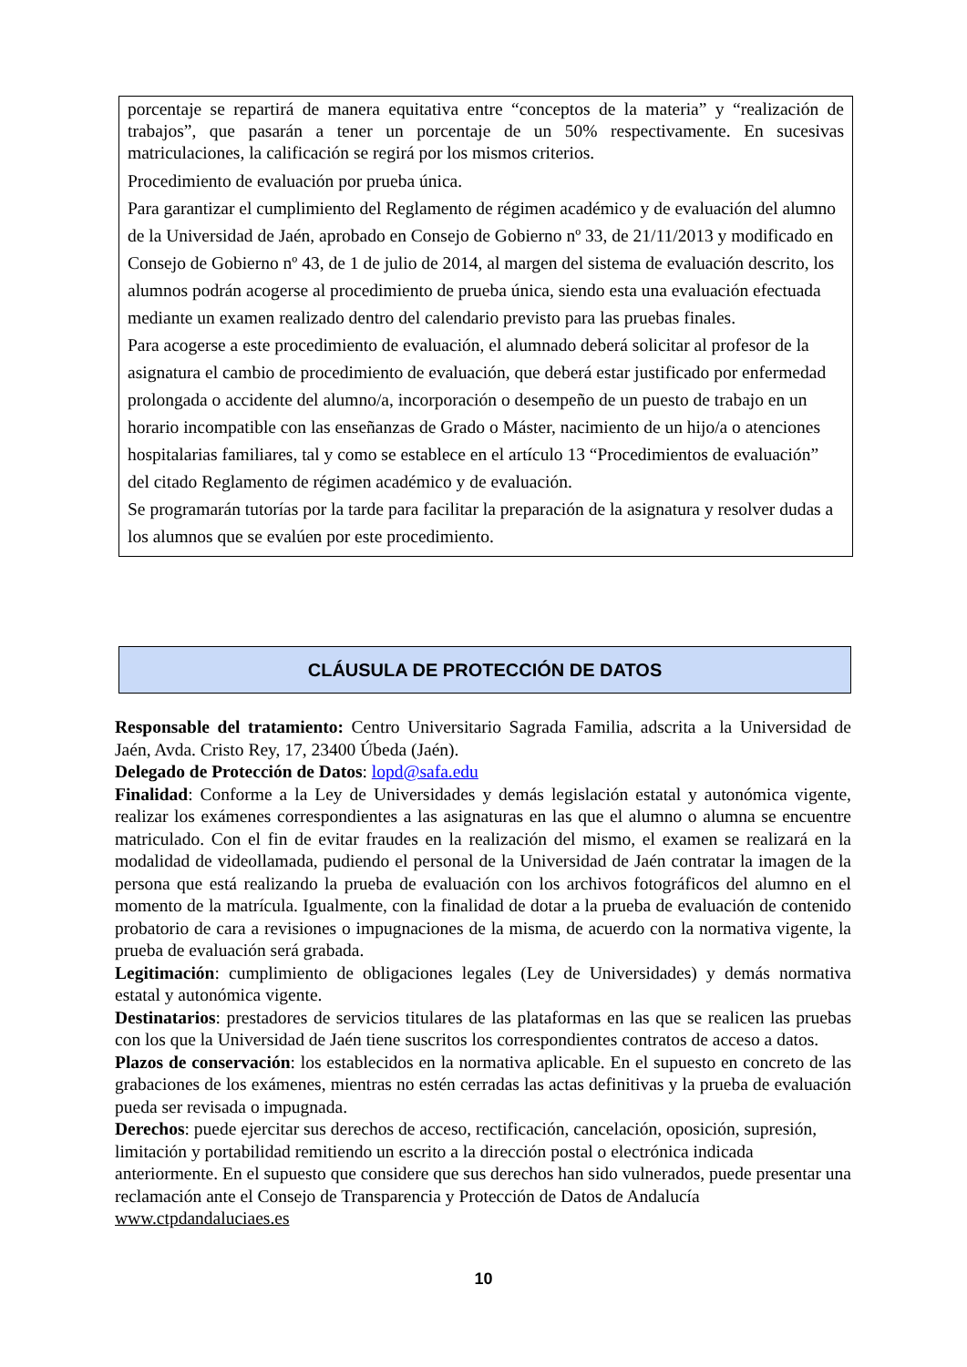porcentaje se repartirá de manera equitativa entre “conceptos de la materia” y “realización de trabajos”, que pasarán a tener un porcentaje de un 50% respectivamente. En sucesivas matriculaciones, la calificación se regirá por los mismos criterios.
Procedimiento de evaluación por prueba única.
Para garantizar el cumplimiento del Reglamento de régimen académico y de evaluación del alumno de la Universidad de Jaén, aprobado en Consejo de Gobierno nº 33, de 21/11/2013 y modificado en Consejo de Gobierno nº 43, de 1 de julio de 2014, al margen del sistema de evaluación descrito, los alumnos podrán acogerse al procedimiento de prueba única, siendo esta una evaluación efectuada mediante un examen realizado dentro del calendario previsto para las pruebas finales.
Para acogerse a este procedimiento de evaluación, el alumnado deberá solicitar al profesor de la asignatura el cambio de procedimiento de evaluación, que deberá estar justificado por enfermedad prolongada o accidente del alumno/a, incorporación o desempeño de un puesto de trabajo en un horario incompatible con las enseñanzas de Grado o Máster, nacimiento de un hijo/a o atenciones hospitalarias familiares, tal y como se establece en el artículo 13 “Procedimientos de evaluación” del citado Reglamento de régimen académico y de evaluación.
Se programarán tutorías por la tarde para facilitar la preparación de la asignatura y resolver dudas a los alumnos que se evalúen por este procedimiento.
CLÁUSULA DE PROTECCIÓN DE DATOS
Responsable del tratamiento: Centro Universitario Sagrada Familia, adscrita a la Universidad de Jaén, Avda. Cristo Rey, 17, 23400 Úbeda (Jaén).
Delegado de Protección de Datos: lopd@safa.edu
Finalidad: Conforme a la Ley de Universidades y demás legislación estatal y autonómica vigente, realizar los exámenes correspondientes a las asignaturas en las que el alumno o alumna se encuentre matriculado. Con el fin de evitar fraudes en la realización del mismo, el examen se realizará en la modalidad de videollamada, pudiendo el personal de la Universidad de Jaén contratar la imagen de la persona que está realizando la prueba de evaluación con los archivos fotográficos del alumno en el momento de la matrícula. Igualmente, con la finalidad de dotar a la prueba de evaluación de contenido probatorio de cara a revisiones o impugnaciones de la misma, de acuerdo con la normativa vigente, la prueba de evaluación será grabada.
Legitimación: cumplimiento de obligaciones legales (Ley de Universidades) y demás normativa estatal y autonómica vigente.
Destinatarios: prestadores de servicios titulares de las plataformas en las que se realicen las pruebas con los que la Universidad de Jaén tiene suscritos los correspondientes contratos de acceso a datos.
Plazos de conservación: los establecidos en la normativa aplicable. En el supuesto en concreto de las grabaciones de los exámenes, mientras no estén cerradas las actas definitivas y la prueba de evaluación pueda ser revisada o impugnada.
Derechos: puede ejercitar sus derechos de acceso, rectificación, cancelación, oposición, supresión, limitación y portabilidad remitiendo un escrito a la dirección postal o electrónica indicada anteriormente. En el supuesto que considere que sus derechos han sido vulnerados, puede presentar una reclamación ante el Consejo de Transparencia y Protección de Datos de Andalucía www.ctpdandaluciaes.es
10